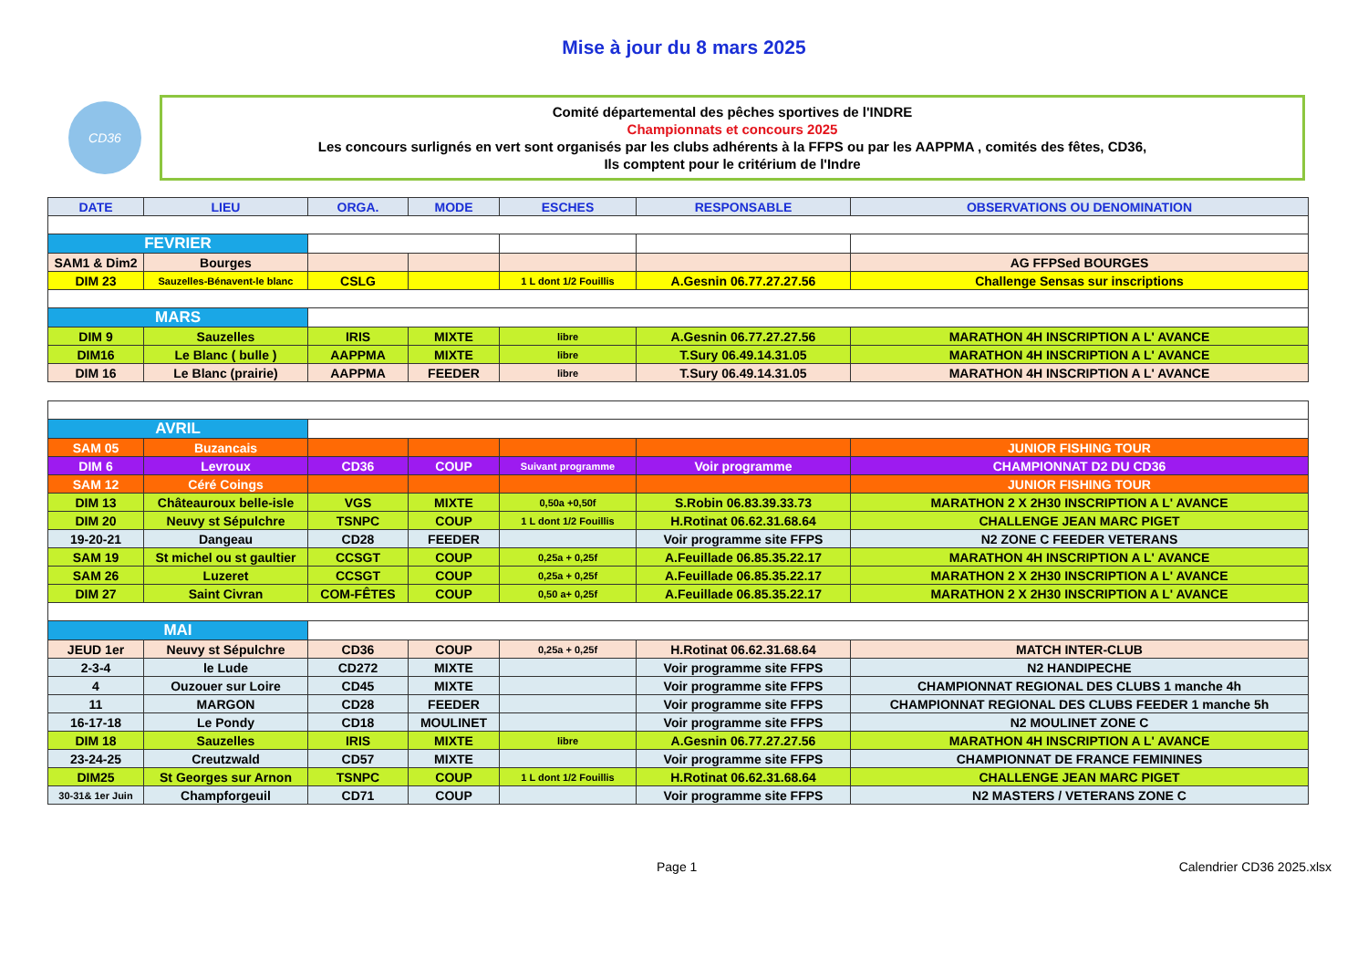Mise à jour du 8 mars 2025
CD36
Comité départemental des pêches sportives de l'INDRE
Championnats et concours 2025
Les concours surlignés en vert sont organisés par les clubs adhérents à la FFPS ou par les AAPPMA , comités des fêtes, CD36,
Ils comptent pour le critérium de l'Indre
| DATE | LIEU | ORGA. | MODE | ESCHES | RESPONSABLE | OBSERVATIONS OU DENOMINATION |
| --- | --- | --- | --- | --- | --- | --- |
| FEVRIER | | | | | | |
| SAM1 & Dim2 | Bourges | | | | | AG FFPSed BOURGES |
| DIM 23 | Sauzelles-Bénavent-le blanc | CSLG | | 1 L dont 1/2 Fouillis | A.Gesnin 06.77.27.27.56 | Challenge Sensas sur inscriptions |
| MARS | | | | | | |
| DIM 9 | Sauzelles | IRIS | MIXTE | libre | A.Gesnin 06.77.27.27.56 | MARATHON 4H INSCRIPTION A L' AVANCE |
| DIM16 | Le Blanc ( bulle ) | AAPPMA | MIXTE | libre | T.Sury 06.49.14.31.05 | MARATHON 4H INSCRIPTION A L' AVANCE |
| DIM 16 | Le Blanc (prairie) | AAPPMA | FEEDER | libre | T.Sury 06.49.14.31.05 | MARATHON 4H INSCRIPTION A L' AVANCE |
| AVRIL | | | | | | |
| SAM 05 | Buzancais | | | | | JUNIOR FISHING TOUR |
| DIM 6 | Levroux | CD36 | COUP | Suivant programme | Voir programme | CHAMPIONNAT D2 DU CD36 |
| SAM 12 | Céré Coings | | | | | JUNIOR FISHING TOUR |
| DIM 13 | Châteauroux belle-isle | VGS | MIXTE | 0,50a +0,50f | S.Robin 06.83.39.33.73 | MARATHON 2 X 2H30 INSCRIPTION A L' AVANCE |
| DIM 20 | Neuvy st Sépulchre | TSNPC | COUP | 1 L dont 1/2 Fouillis | H.Rotinat 06.62.31.68.64 | CHALLENGE JEAN MARC PIGET |
| 19-20-21 | Dangeau | CD28 | FEEDER | | Voir programme site FFPS | N2 ZONE C FEEDER VETERANS |
| SAM 19 | St michel ou st gaultier | CCSGT | COUP | 0,25a + 0,25f | A.Feuillade 06.85.35.22.17 | MARATHON 4H INSCRIPTION A L' AVANCE |
| SAM 26 | Luzeret | CCSGT | COUP | 0,25a + 0,25f | A.Feuillade 06.85.35.22.17 | MARATHON 2 X 2H30 INSCRIPTION A L' AVANCE |
| DIM 27 | Saint Civran | COM-FÊTES | COUP | 0,50 a+ 0,25f | A.Feuillade 06.85.35.22.17 | MARATHON 2 X 2H30 INSCRIPTION A L' AVANCE |
| MAI | | | | | | |
| JEUD 1er | Neuvy st Sépulchre | CD36 | COUP | 0,25a + 0,25f | H.Rotinat 06.62.31.68.64 | MATCH INTER-CLUB |
| 2-3-4 | le Lude | CD272 | MIXTE | | Voir programme site FFPS | N2 HANDIPECHE |
| 4 | Ouzouer sur Loire | CD45 | MIXTE | | Voir programme site FFPS | CHAMPIONNAT REGIONAL DES CLUBS 1 manche 4h |
| 11 | MARGON | CD28 | FEEDER | | Voir programme site FFPS | CHAMPIONNAT REGIONAL DES CLUBS FEEDER 1 manche 5h |
| 16-17-18 | Le Pondy | CD18 | MOULINET | | Voir programme site FFPS | N2 MOULINET ZONE C |
| DIM 18 | Sauzelles | IRIS | MIXTE | libre | A.Gesnin 06.77.27.27.56 | MARATHON 4H INSCRIPTION A L' AVANCE |
| 23-24-25 | Creutzwald | CD57 | MIXTE | | Voir programme site FFPS | CHAMPIONNAT DE FRANCE FEMININES |
| DIM25 | St Georges sur Arnon | TSNPC | COUP | 1 L dont 1/2 Fouillis | H.Rotinat 06.62.31.68.64 | CHALLENGE JEAN MARC PIGET |
| 30-31& 1er Juin | Champforgeuil | CD71 | COUP | | Voir programme site FFPS | N2 MASTERS / VETERANS ZONE C |
Page 1 Calendrier CD36 2025.xlsx